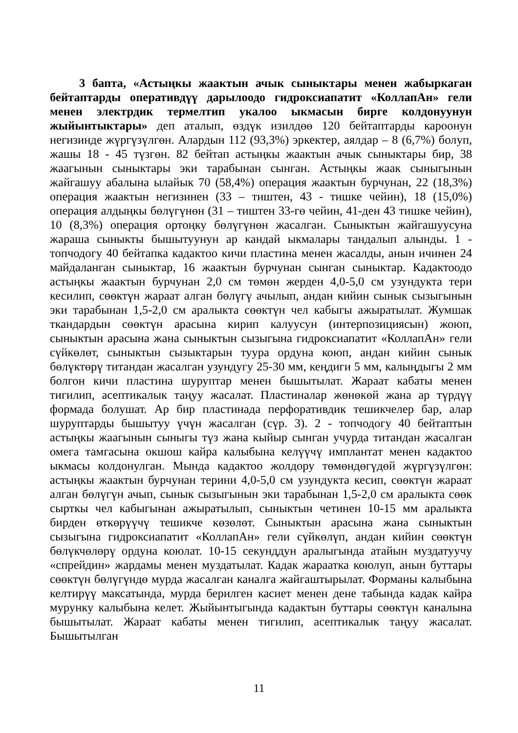3 бапта, «Астыңкы жаактын ачык сыныктары менен жабыркаган бейтаптарды оперативдүү дарылоодо гидроксиапатит «КоллапАн» гели менен электрдик термелтип укалоо ыкмасын бирге колдонуунун жыйынтыктары» деп аталып, өздүк изилдөө 120 бейтаптарды кароонун негизинде жүргүзүлгөн. Алардын 112 (93,3%) эркектер, аялдар – 8 (6,7%) болуп, жашы 18 - 45 түзгөн. 82 бейтап астыңкы жаактын ачык сыныктары бир, 38 жаагынын сыныктары эки тарабынан сынган. Астыңкы жаак сыныгынын жайгашуу абалына ылайык 70 (58,4%) операция жаактын бурчунан, 22 (18,3%) операция жаактын негизинен (33 – тиштен, 43 - тишке чейин), 18 (15,0%) операция алдыңкы бөлүгүнөн (31 – тиштен 33-гө чейин, 41-ден 43 тишке чейин), 10 (8,3%) операция ортоңку бөлүгүнөн жасалган. Сыныктын жайгашуусуна жараша сыныкты бышытуунун ар кандай ыкмалары тандалып алынды. 1 - топчодогу 40 бейтапка кадактоо кичи пластина менен жасалды, анын ичинен 24 майдаланган сыныктар, 16 жаактын бурчунан сынган сыныктар. Кадактоодо астыңкы жаактын бурчунан 2,0 см төмөн жерден 4,0-5,0 см узундукта тери кесилип, сөөктүн жараат алган бөлүгү ачылып, андан кийин сынык сызыгынын эки тарабынан 1,5-2,0 см аралыкта сөөктүн чел кабыгы ажыратылат. Жумшак ткандардын сөөктүн арасына кирип калуусун (интерпозициясын) жоюп, сыныктын арасына жана сыныктын сызыгына гидроксиапатит «КоллапАн» гели сүйкөлөт, сыныктын сызыктарын туура ордуна коюп, андан кийин сынык бөлүктөрү титандан жасалган узундугу 25-30 мм, кеңдиги 5 мм, калыңдыгы 2 мм болгон кичи пластина шуруптар менен бышытылат. Жараат кабаты менен тигилип, асептикалык таңуу жасалат. Пластиналар жөнөкөй жана ар түрдүү формада болушат. Ар бир пластинада перфоративдик тешикчелер бар, алар шуруптарды бышытуу үчүн жасалган (сүр. 3). 2 - топчодогу 40 бейтаптын астыңкы жаагынын сыныгы түз жана кыйыр сынган учурда титандан жасалган омега тамгасына окшош кайра калыбына келүүчү имплантат менен кадактоо ыкмасы колдонулган. Мында кадактоо жолдору төмөндөгүдөй жүргүзүлгөн: астыңкы жаактын бурчунан терини 4,0-5,0 см узундукта кесип, сөөктүн жараат алган бөлүгүн ачып, сынык сызыгынын эки тарабынан 1,5-2,0 см аралыкта сөөк сырткы чел кабыгынан ажыратылып, сыныктын четинен 10-15 мм аралыкта бирден өткөрүүчү тешикче көзөлөт. Сыныктын арасына жана сыныктын сызыгына гидроксиапатит «КоллапАн» гели сүйкөлүп, андан кийин сөөктүн бөлүкчөлөрү ордуна коюлат. 10-15 секунддун аралыгында атайын муздатуучу «спрейдин» жардамы менен муздатылат. Кадак жараатка коюлуп, анын буттары сөөктүн бөлүгүндө мурда жасалган каналга жайгаштырылат. Форманы калыбына келтирүү максатында, мурда берилген касиет менен дене табында кадак кайра мурунку калыбына келет. Жыйынтыгында кадактын буттары сөөктүн каналына бышытылат. Жараат кабаты менен тигилип, асептикалык таңуу жасалат. Бышытылган
11